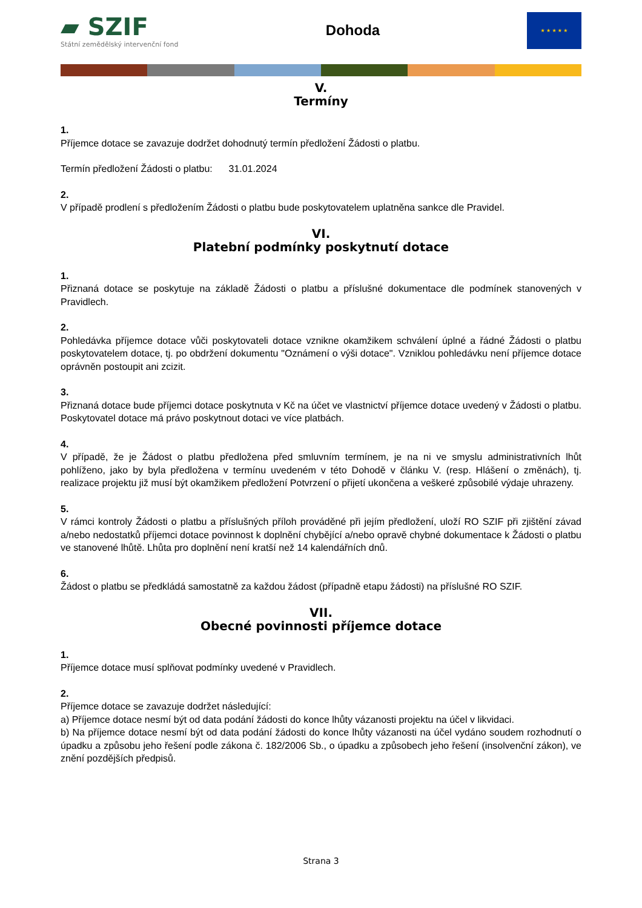▰ SZIF
Státní zemědělský intervenční fond
Dohoda
★ ★ ★ ★ ★
V.
Termíny
1.
Příjemce dotace se zavazuje dodržet dohodnutý termín předložení Žádosti o platbu.
Termín předložení Žádosti o platbu: 31.01.2024
2.
V případě prodlení s předložením Žádosti o platbu bude poskytovatelem uplatněna sankce dle Pravidel.
VI.
Platební podmínky poskytnutí dotace
1.
Přiznaná dotace se poskytuje na základě Žádosti o platbu a příslušné dokumentace dle podmínek stanovených v Pravidlech.
2.
Pohledávka příjemce dotace vůči poskytovateli dotace vznikne okamžikem schválení úplné a řádné Žádosti o platbu poskytovatelem dotace, tj. po obdržení dokumentu "Oznámení o výši dotace". Vzniklou pohledávku není příjemce dotace oprávněn postoupit ani zcizit.
3.
Přiznaná dotace bude příjemci dotace poskytnuta v Kč na účet ve vlastnictví příjemce dotace uvedený v Žádosti o platbu. Poskytovatel dotace má právo poskytnout dotaci ve více platbách.
4.
V případě, že je Žádost o platbu předložena před smluvním termínem, je na ni ve smyslu administrativních lhůt pohlíženo, jako by byla předložena v termínu uvedeném v této Dohodě v článku V. (resp. Hlášení o změnách), tj. realizace projektu již musí být okamžikem předložení Potvrzení o přijetí ukončena a veškeré způsobilé výdaje uhrazeny.
5.
V rámci kontroly Žádosti o platbu a příslušných příloh prováděné při jejím předložení, uloží RO SZIF při zjištění závad a/nebo nedostatků příjemci dotace povinnost k doplnění chybějící a/nebo opravě chybné dokumentace k Žádosti o platbu ve stanovené lhůtě. Lhůta pro doplnění není kratší než 14 kalendářních dnů.
6.
Žádost o platbu se předkládá samostatně za každou žádost (případně etapu žádosti) na příslušné RO SZIF.
VII.
Obecné povinnosti příjemce dotace
1.
Příjemce dotace musí splňovat podmínky uvedené v Pravidlech.
2.
Příjemce dotace se zavazuje dodržet následující:
a) Příjemce dotace nesmí být od data podání žádosti do konce lhůty vázanosti projektu na účel v likvidaci.
b) Na příjemce dotace nesmí být od data podání žádosti do konce lhůty vázanosti na účel vydáno soudem rozhodnutí o úpadku a způsobu jeho řešení podle zákona č. 182/2006 Sb., o úpadku a způsobech jeho řešení (insolvenční zákon), ve znění pozdějších předpisů.
Strana 3